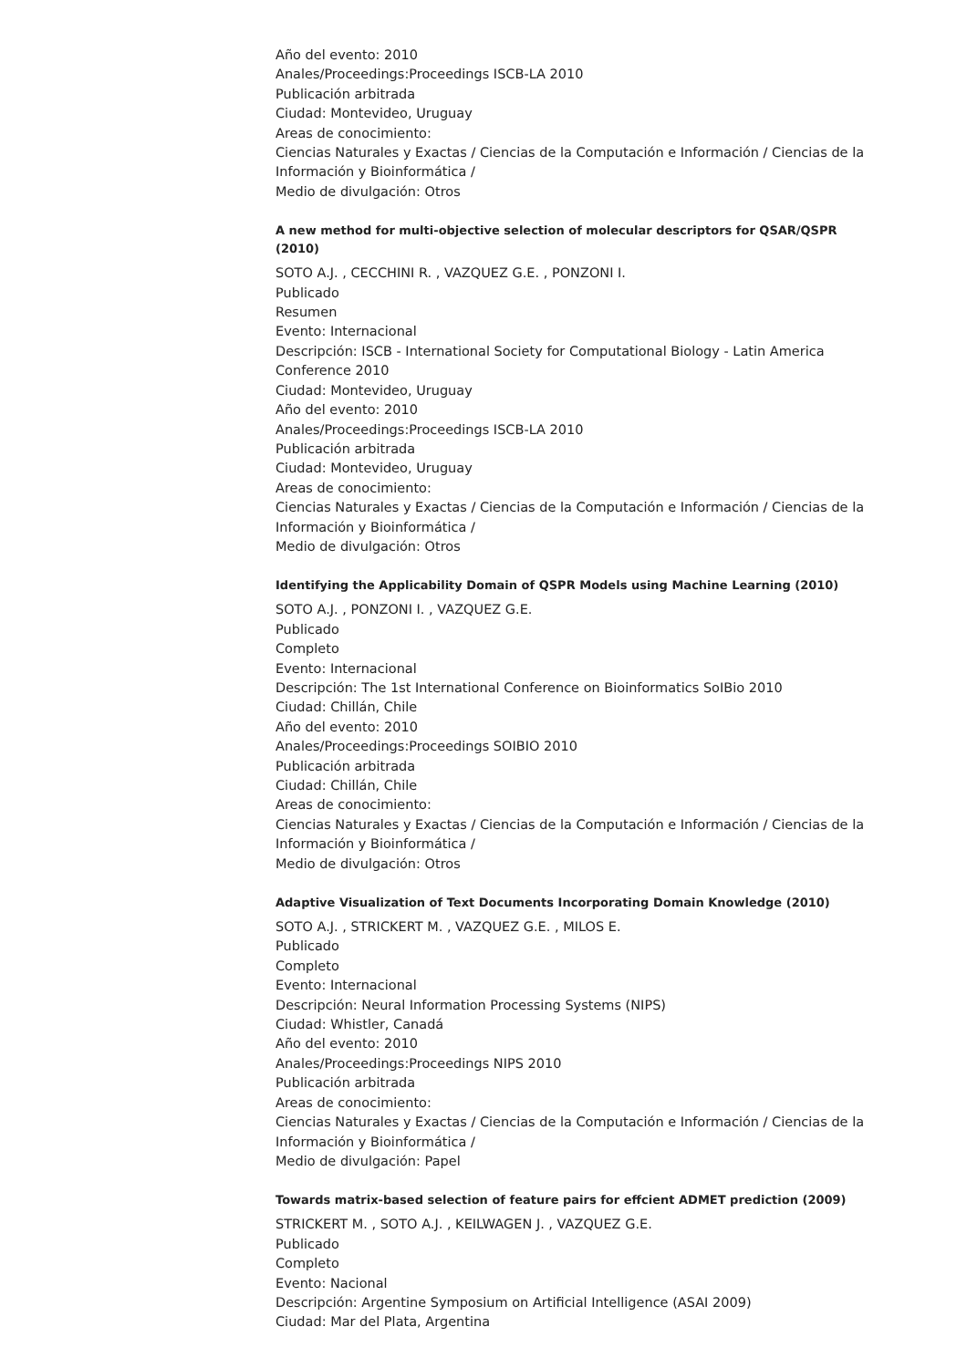Año del evento: 2010
Anales/Proceedings:Proceedings ISCB-LA 2010
Publicación arbitrada
Ciudad: Montevideo, Uruguay
Areas de conocimiento:
Ciencias Naturales y Exactas / Ciencias de la Computación e Información / Ciencias de la Información y Bioinformática /
Medio de divulgación: Otros
A new method for multi-objective selection of molecular descriptors for QSAR/QSPR (2010)
SOTO A.J. , CECCHINI R. , VAZQUEZ G.E. , PONZONI I.
Publicado
Resumen
Evento: Internacional
Descripción: ISCB - International Society for Computational Biology - Latin America Conference 2010
Ciudad: Montevideo, Uruguay
Año del evento: 2010
Anales/Proceedings:Proceedings ISCB-LA 2010
Publicación arbitrada
Ciudad: Montevideo, Uruguay
Areas de conocimiento:
Ciencias Naturales y Exactas / Ciencias de la Computación e Información / Ciencias de la Información y Bioinformática /
Medio de divulgación: Otros
Identifying the Applicability Domain of QSPR Models using Machine Learning (2010)
SOTO A.J. , PONZONI I. , VAZQUEZ G.E.
Publicado
Completo
Evento: Internacional
Descripción: The 1st International Conference on Bioinformatics SoIBio 2010
Ciudad: Chillán, Chile
Año del evento: 2010
Anales/Proceedings:Proceedings SOIBIO 2010
Publicación arbitrada
Ciudad: Chillán, Chile
Areas de conocimiento:
Ciencias Naturales y Exactas / Ciencias de la Computación e Información / Ciencias de la Información y Bioinformática /
Medio de divulgación: Otros
Adaptive Visualization of Text Documents Incorporating Domain Knowledge (2010)
SOTO A.J. , STRICKERT M. , VAZQUEZ G.E. , MILOS E.
Publicado
Completo
Evento: Internacional
Descripción: Neural Information Processing Systems (NIPS)
Ciudad: Whistler, Canadá
Año del evento: 2010
Anales/Proceedings:Proceedings NIPS 2010
Publicación arbitrada
Areas de conocimiento:
Ciencias Naturales y Exactas / Ciencias de la Computación e Información / Ciencias de la Información y Bioinformática /
Medio de divulgación: Papel
Towards matrix-based selection of feature pairs for effcient ADMET prediction (2009)
STRICKERT M. , SOTO A.J. , KEILWAGEN J. , VAZQUEZ G.E.
Publicado
Completo
Evento: Nacional
Descripción: Argentine Symposium on Artificial Intelligence (ASAI 2009)
Ciudad: Mar del Plata, Argentina